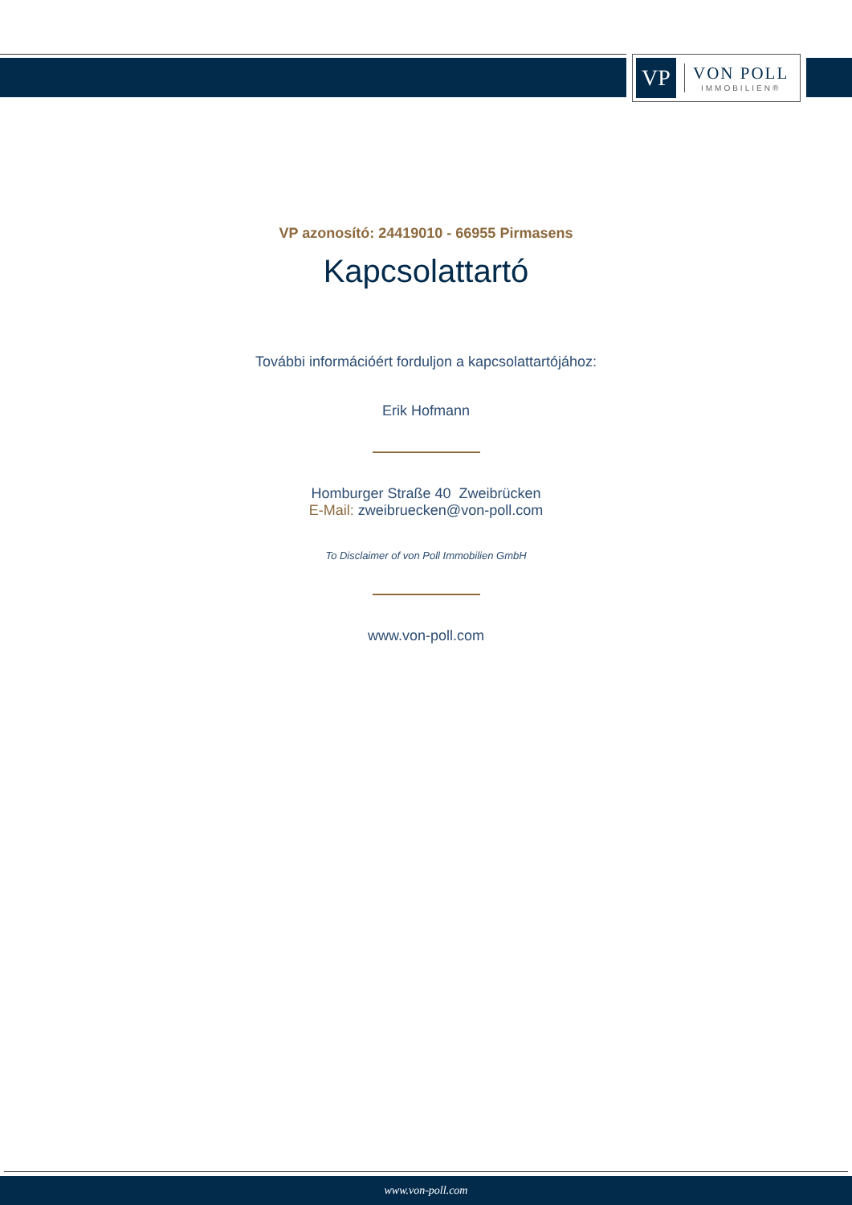VP
VON POLL
IMMOBILIEN®
VP azonosító: 24419010 - 66955 Pirmasens
Kapcsolattartó
További információért forduljon a kapcsolattartójához:
Erik Hofmann
Homburger Straße 40 Zweibrücken
E-Mail: zweibruecken@von-poll.com
To Disclaimer of von Poll Immobilien GmbH
www.von-poll.com
www.von-poll.com